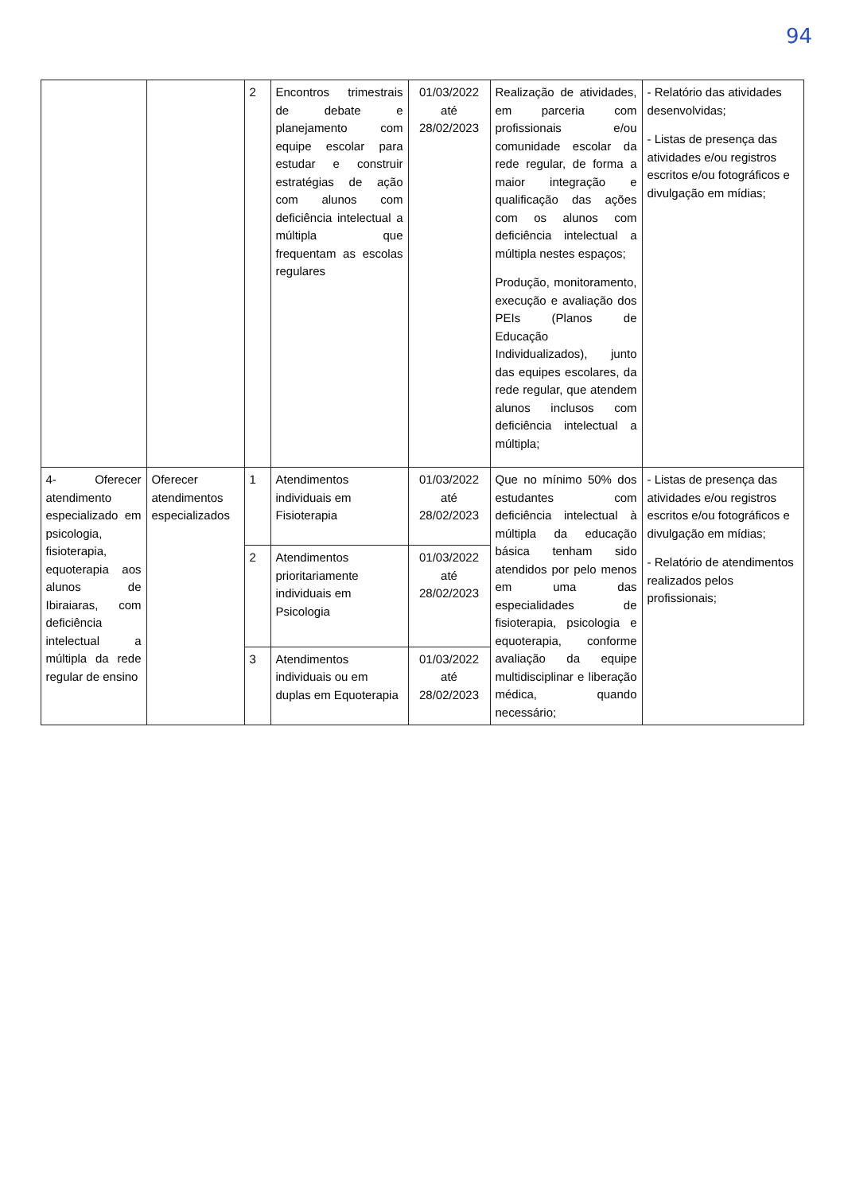94
| | | 2 | Encontros trimestrais de debate e planejamento com equipe escolar para estudar e construir estratégias de ação com alunos com deficiência intelectual a múltipla que frequentam as escolas regulares | 01/03/2022 até 28/02/2023 | Realização de atividades, em parceria com profissionais e/ou comunidade escolar da rede regular, de forma a maior integração e qualificação das ações com os alunos com deficiência intelectual a múltipla nestes espaços; Produção, monitoramento, execução e avaliação dos PEIs (Planos de Educação Individualizados), junto das equipes escolares, da rede regular, que atendem alunos inclusos com deficiência intelectual a múltipla; | - Relatório das atividades desenvolvidas; - Listas de presença das atividades e/ou registros escritos e/ou fotográficos e divulgação em mídias; |
| 4- Oferecer atendimento especializado em psicologia, fisioterapia, equoterapia aos alunos de Ibiraiaras, com deficiência intelectual a múltipla da rede regular de ensino | Oferecer atendimentos especializados | 1 | Atendimentos individuais em Fisioterapia | 01/03/2022 até 28/02/2023 | Que no mínimo 50% dos estudantes com deficiência intelectual à múltipla da educação básica tenham sido atendidos por pelo menos em uma das especialidades de fisioterapia, psicologia e equoterapia, conforme avaliação da equipe multidisciplinar e liberação médica, quando necessário; | - Listas de presença das atividades e/ou registros escritos e/ou fotográficos e divulgação em mídias; - Relatório de atendimentos realizados pelos profissionais; |
| | | 2 | Atendimentos prioritariamente individuais em Psicologia | 01/03/2022 até 28/02/2023 | | |
| | | 3 | Atendimentos individuais ou em duplas em Equoterapia | 01/03/2022 até 28/02/2023 | | |